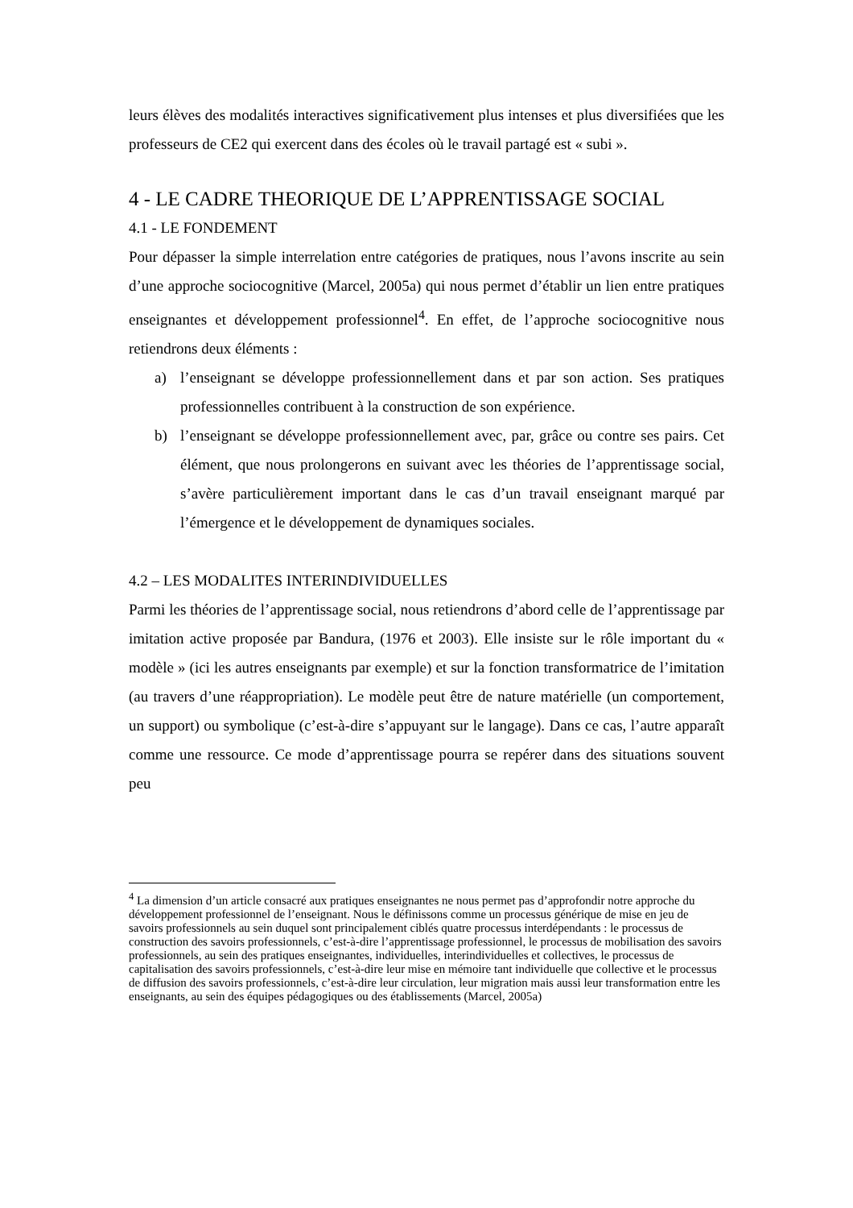leurs élèves des modalités interactives significativement plus intenses et plus diversifiées que les professeurs de CE2 qui exercent dans des écoles où le travail partagé est « subi ».
4 - LE CADRE THEORIQUE DE L’APPRENTISSAGE SOCIAL
4.1 - LE FONDEMENT
Pour dépasser la simple interrelation entre catégories de pratiques, nous l’avons inscrite au sein d’une approche sociocognitive (Marcel, 2005a) qui nous permet d’établir un lien entre pratiques enseignantes et développement professionnel<sup>4</sup>. En effet, de l’approche sociocognitive nous retiendrons deux éléments :
a) l’enseignant se développe professionnellement dans et par son action. Ses pratiques professionnelles contribuent à la construction de son expérience.
b) l’enseignant se développe professionnellement avec, par, grâce ou contre ses pairs. Cet élément, que nous prolongerons en suivant avec les théories de l’apprentissage social, s’avère particulièrement important dans le cas d’un travail enseignant marqué par l’émergence et le développement de dynamiques sociales.
4.2 – LES MODALITES INTERINDIVIDUELLES
Parmi les théories de l’apprentissage social, nous retiendrons d’abord celle de l’apprentissage par imitation active proposée par Bandura, (1976 et 2003). Elle insiste sur le rôle important du « modèle » (ici les autres enseignants par exemple) et sur la fonction transformatrice de l’imitation (au travers d’une réappropriation). Le modèle peut être de nature matérielle (un comportement, un support) ou symbolique (c’est-à-dire s’appuyant sur le langage). Dans ce cas, l’autre apparaît comme une ressource. Ce mode d’apprentissage pourra se repérer dans des situations souvent peu
<sup>4</sup> La dimension d’un article consacré aux pratiques enseignantes ne nous permet pas d’approfondir notre approche du développement professionnel de l’enseignant. Nous le définissons comme un processus générique de mise en jeu de savoirs professionnels au sein duquel sont principalement ciblés quatre processus interdépendants : le processus de construction des savoirs professionnels, c’est-à-dire l’apprentissage professionnel, le processus de mobilisation des savoirs professionnels, au sein des pratiques enseignantes, individuelles, interindividuelles et collectives, le processus de capitalisation des savoirs professionnels, c’est-à-dire leur mise en mémoire tant individuelle que collective et le processus de diffusion des savoirs professionnels, c’est-à-dire leur circulation, leur migration mais aussi leur transformation entre les enseignants, au sein des équipes pédagogiques ou des établissements (Marcel, 2005a)